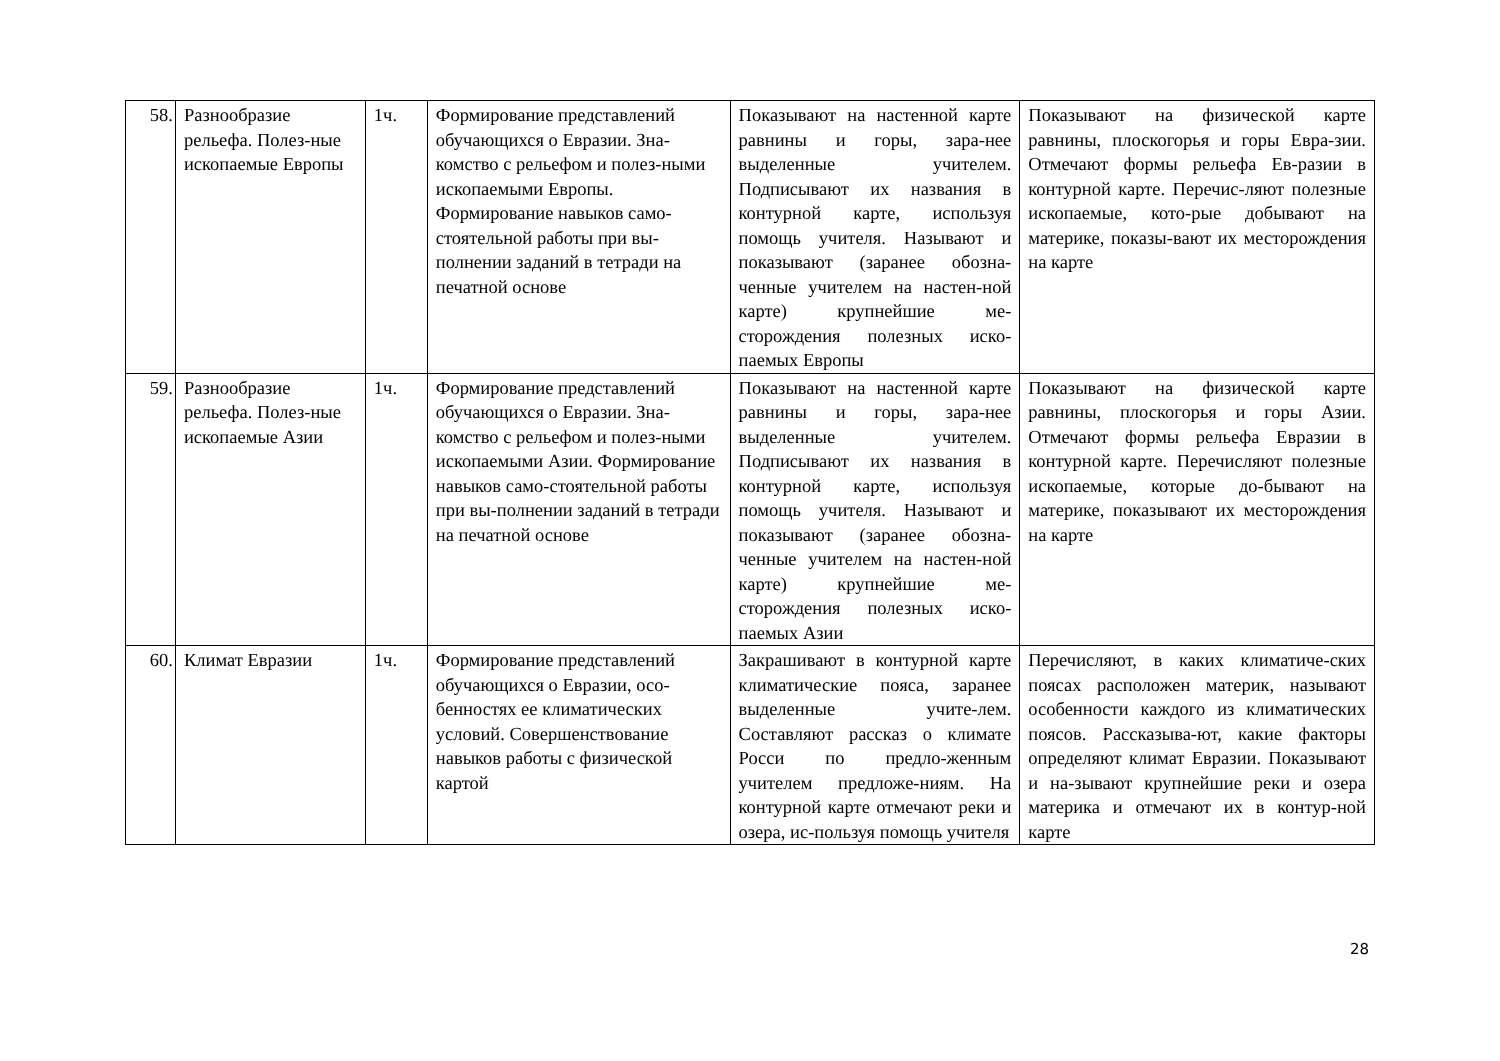| 58. | Разнообразие рельефа. Полез-ные ископаемые Европы | 1ч. | Формирование представлений обучающихся о Евразии. Зна-комство с рельефом и полез-ными ископаемыми Европы. Формирование навыков само-стоятельной работы при вы-полнении заданий в тетради на печатной основе | Показывают на настенной карте равнины и горы, зара-нее выделенные учителем. Подписывают их названия в контурной карте, используя помощь учителя. Называют и показывают (заранее обозна-ченные учителем на настен-ной карте) крупнейшие ме-сторождения полезных иско-паемых Европы | Показывают на физической карте равнины, плоскогорья и горы Евра-зии. Отмечают формы рельефа Ев-разии в контурной карте. Перечис-ляют полезные ископаемые, кото-рые добывают на материке, показы-вают их месторождения на карте |
| 59. | Разнообразие рельефа. Полез-ные ископаемые Азии | 1ч. | Формирование представлений обучающихся о Евразии. Зна-комство с рельефом и полез-ными ископаемыми Азии. Формирование навыков само-стоятельной работы при вы-полнении заданий в тетради на печатной основе | Показывают на настенной карте равнины и горы, зара-нее выделенные учителем. Подписывают их названия в контурной карте, используя помощь учителя. Называют и показывают (заранее обозна-ченные учителем на настен-ной карте) крупнейшие ме-сторождения полезных иско-паемых Азии | Показывают на физической карте равнины, плоскогорья и горы Азии. Отмечают формы рельефа Евразии в контурной карте. Перечисляют полезные ископаемые, которые до-бывают на материке, показывают их месторождения на карте |
| 60. | Климат Евразии | 1ч. | Формирование представлений обучающихся о Евразии, осо-бенностях ее климатических условий. Совершенствование навыков работы с физической картой | Закрашивают в контурной карте климатические пояса, заранее выделенные учите-лем. Составляют рассказ о климате Росси по предло-женным учителем предложе-ниям. На контурной карте отмечают реки и озера, ис-пользуя помощь учителя | Перечисляют, в каких климатиче-ских поясах расположен материк, называют особенности каждого из климатических поясов. Рассказыва-ют, какие факторы определяют климат Евразии. Показывают и на-зывают крупнейшие реки и озера материка и отмечают их в контур-ной карте |
28